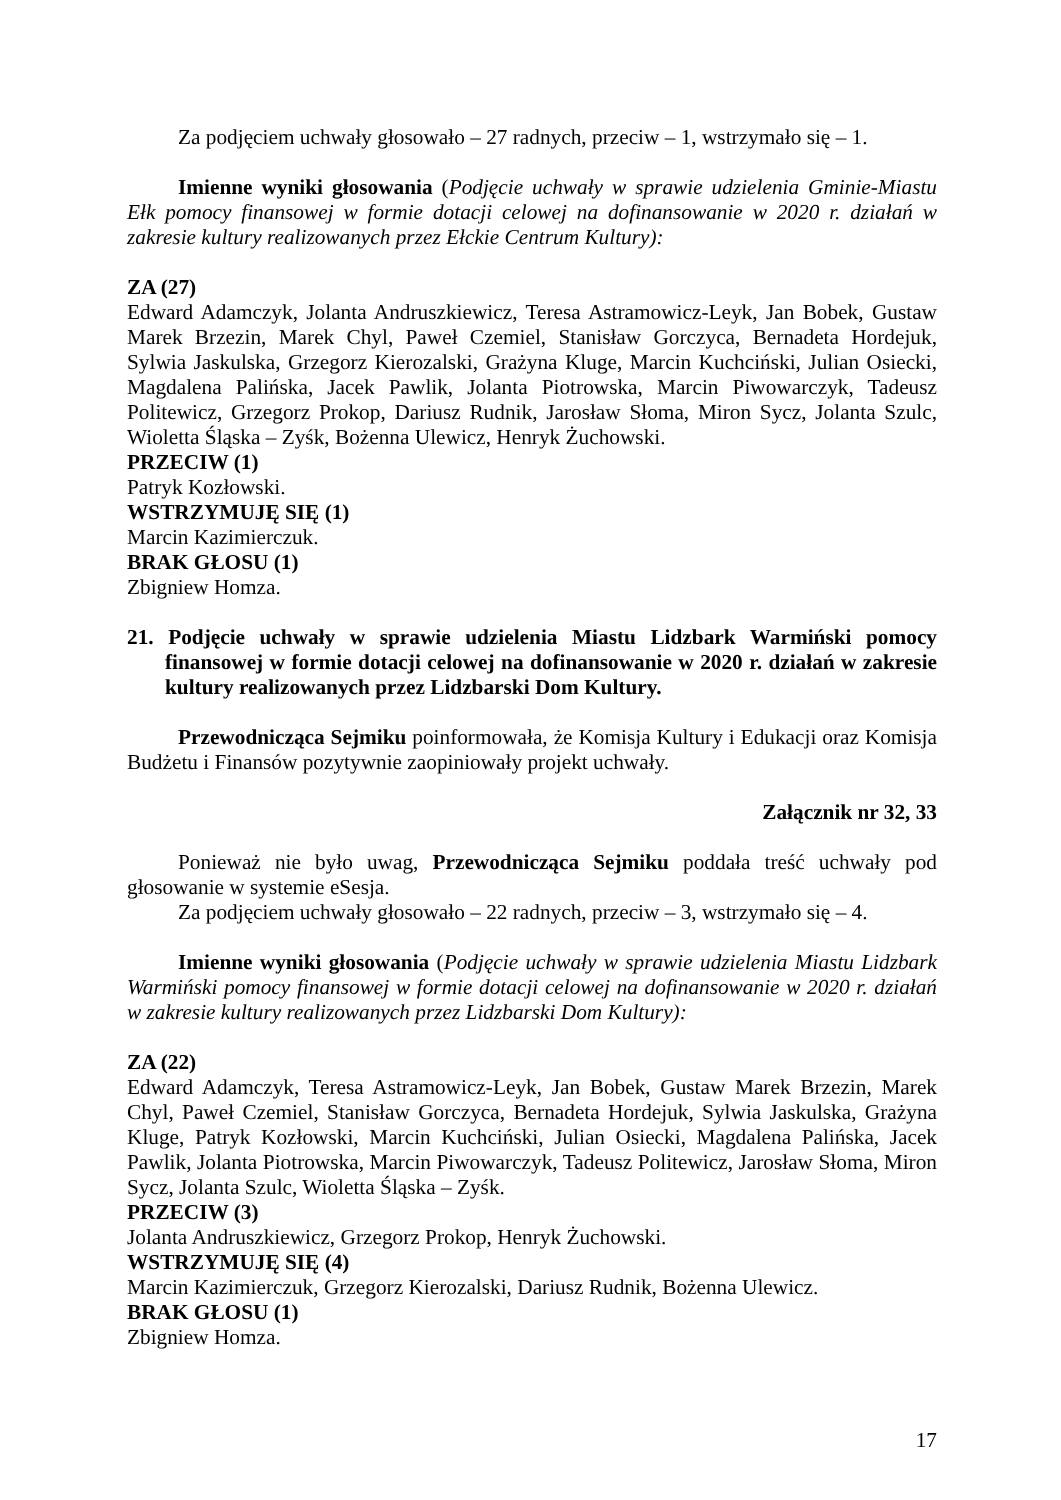Za podjęciem uchwały głosowało – 27 radnych, przeciw – 1, wstrzymało się – 1.
Imienne wyniki głosowania (Podjęcie uchwały w sprawie udzielenia Gminie-Miastu Ełk pomocy finansowej w formie dotacji celowej na dofinansowanie w 2020 r. działań w zakresie kultury realizowanych przez Ełckie Centrum Kultury):
ZA (27)
Edward Adamczyk, Jolanta Andruszkiewicz, Teresa Astramowicz-Leyk, Jan Bobek, Gustaw Marek Brzezin, Marek Chyl, Paweł Czemiel, Stanisław Gorczyca, Bernadeta Hordejuk, Sylwia Jaskulska, Grzegorz Kierozalski, Grażyna Kluge, Marcin Kuchciński, Julian Osiecki, Magdalena Palińska, Jacek Pawlik, Jolanta Piotrowska, Marcin Piwowarczyk, Tadeusz Politewicz, Grzegorz Prokop, Dariusz Rudnik, Jarosław Słoma, Miron Sycz, Jolanta Szulc, Wioletta Śląska – Zyśk, Bożenna Ulewicz, Henryk Żuchowski.
PRZECIW (1)
Patryk Kozłowski.
WSTRZYMUJĘ SIĘ (1)
Marcin Kazimierczuk.
BRAK GŁOSU (1)
Zbigniew Homza.
21. Podjęcie uchwały w sprawie udzielenia Miastu Lidzbark Warmiński pomocy finansowej w formie dotacji celowej na dofinansowanie w 2020 r. działań w zakresie kultury realizowanych przez Lidzbarski Dom Kultury.
Przewodnicząca Sejmiku poinformowała, że Komisja Kultury i Edukacji oraz Komisja Budżetu i Finansów pozytywnie zaopiniowały projekt uchwały.
Załącznik nr 32, 33
Ponieważ nie było uwag, Przewodnicząca Sejmiku poddała treść uchwały pod głosowanie w systemie eSesja.
Za podjęciem uchwały głosowało – 22 radnych, przeciw – 3, wstrzymało się – 4.
Imienne wyniki głosowania (Podjęcie uchwały w sprawie udzielenia Miastu Lidzbark Warmiński pomocy finansowej w formie dotacji celowej na dofinansowanie w 2020 r. działań w zakresie kultury realizowanych przez Lidzbarski Dom Kultury):
ZA (22)
Edward Adamczyk, Teresa Astramowicz-Leyk, Jan Bobek, Gustaw Marek Brzezin, Marek Chyl, Paweł Czemiel, Stanisław Gorczyca, Bernadeta Hordejuk, Sylwia Jaskulska, Grażyna Kluge, Patryk Kozłowski, Marcin Kuchciński, Julian Osiecki, Magdalena Palińska, Jacek Pawlik, Jolanta Piotrowska, Marcin Piwowarczyk, Tadeusz Politewicz, Jarosław Słoma, Miron Sycz, Jolanta Szulc, Wioletta Śląska – Zyśk.
PRZECIW (3)
Jolanta Andruszkiewicz, Grzegorz Prokop, Henryk Żuchowski.
WSTRZYMUJĘ SIĘ (4)
Marcin Kazimierczuk, Grzegorz Kierozalski, Dariusz Rudnik, Bożenna Ulewicz.
BRAK GŁOSU (1)
Zbigniew Homza.
17